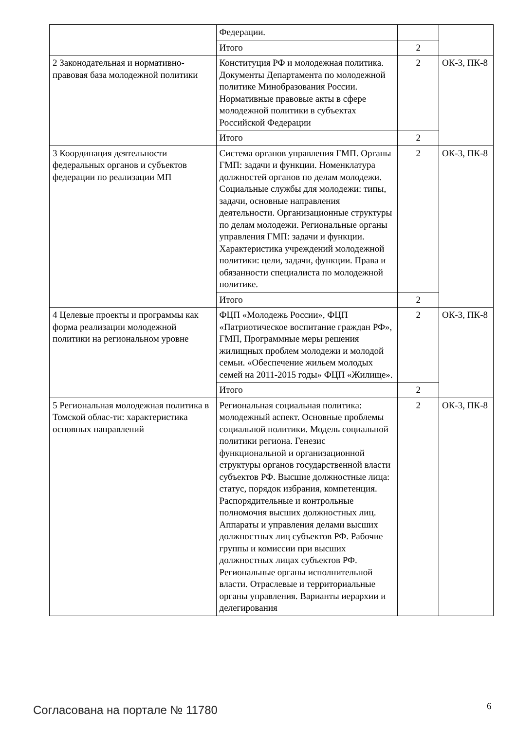| | Федерации. | | |
| | Итого | 2 | |
| 2 Законодательная и нормативно-правовая база молодежной политики | Конституция РФ и молодежная политика. Документы Департамента по молодежной политике Минобразования России. Нормативные правовые акты в сфере молодежной политики в субъектах Российской Федерации | 2 | ОК-3, ПК-8 |
| | Итого | 2 | |
| 3 Координация деятельности федеральных органов и субъектов федерации по реализации МП | Система органов управления ГМП. Органы ГМП: задачи и функции. Номенклатура должностей органов по делам молодежи. Социальные службы для молодежи: типы, задачи, основные направления деятельности. Организационные структуры по делам молодежи. Региональные органы управления ГМП: задачи и функции. Характеристика учреждений молодежной политики: цели, задачи, функции. Права и обязанности специалиста по молодежной политике. | 2 | ОК-3, ПК-8 |
| | Итого | 2 | |
| 4 Целевые проекты и программы как форма реализации молодежной политики на региональном уровне | ФЦП «Молодежь России», ФЦП «Патриотическое воспитание граждан РФ», ГМП, Программные меры решения жилищных проблем молодежи и молодой семьи. «Обеспечение жильем молодых семей на 2011-2015 годы» ФЦП «Жилище». | 2 | ОК-3, ПК-8 |
| | Итого | 2 | |
| 5 Региональная молодежная политика в Томской облас-ти: характеристика основных направлений | Региональная социальная политика: молодежный аспект. Основные проблемы социальной политики. Модель социальной политики региона. Генезис функциональной и организационной структуры органов государственной власти субъектов РФ. Высшие должностные лица: статус, порядок избрания, компетенция. Распорядительные и контрольные полномочия высших должностных лиц. Аппараты и управления делами высших должностных лиц субъектов РФ. Рабочие группы и комиссии при высших должностных лицах субъектов РФ. Региональные органы исполнительной власти. Отраслевые и территориальные органы управления. Варианты иерархии и делегирования | 2 | ОК-3, ПК-8 |
Согласована на портале № 11780 6